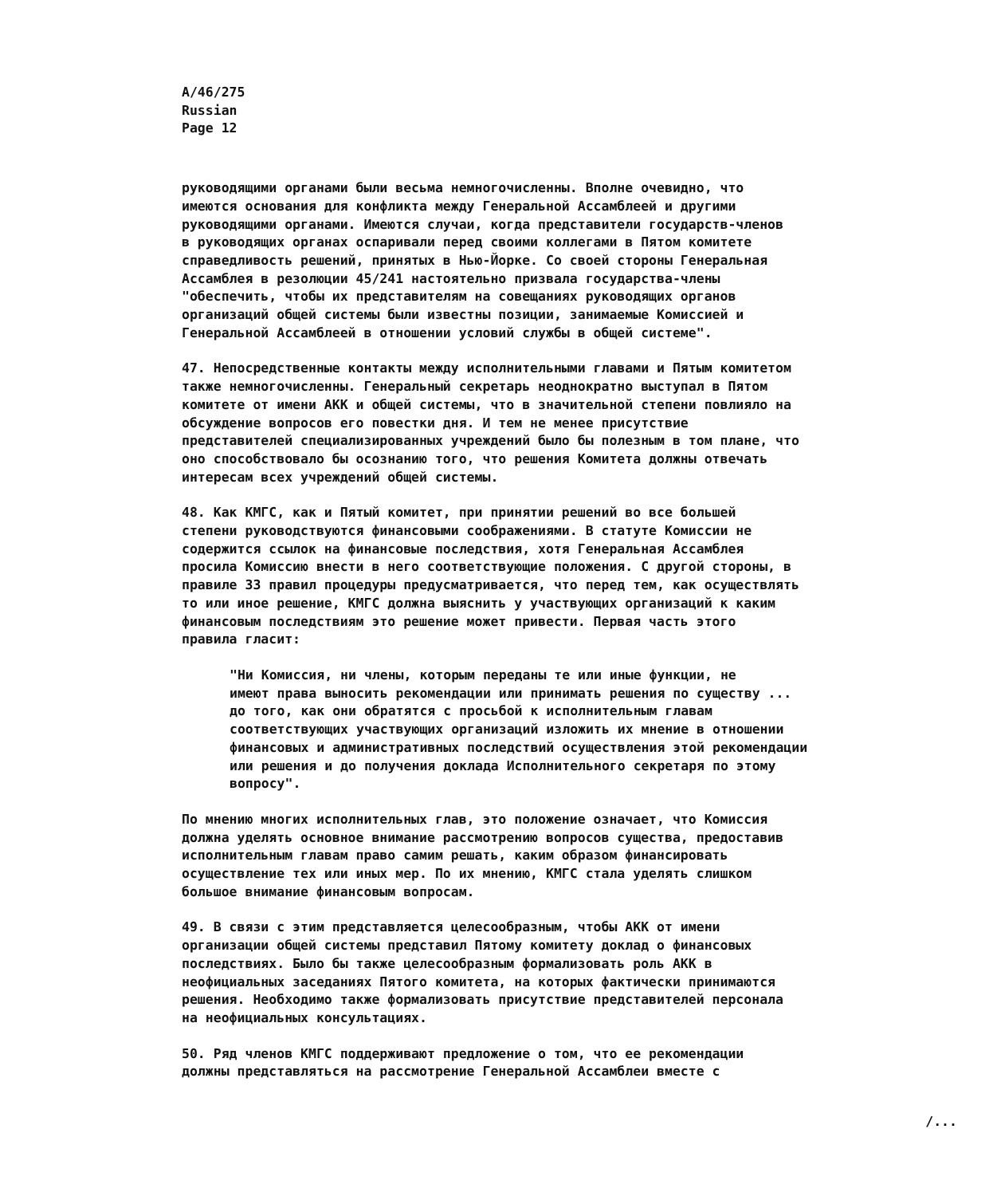A/46/275 Russian Page 12
руководящими органами были весьма немногочисленны. Вполне очевидно, что имеются основания для конфликта между Генеральной Ассамблеей и другими руководящими органами. Имеются случаи, когда представители государств-членов в руководящих органах оспаривали перед своими коллегами в Пятом комитете справедливость решений, принятых в Нью-Йорке. Со своей стороны Генеральная Ассамблея в резолюции 45/241 настоятельно призвала государства-члены "обеспечить, чтобы их представителям на совещаниях руководящих органов организаций общей системы были известны позиции, занимаемые Комиссией и Генеральной Ассамблеей в отношении условий службы в общей системе".
47. Непосредственные контакты между исполнительными главами и Пятым комитетом также немногочисленны. Генеральный секретарь неоднократно выступал в Пятом комитете от имени АКК и общей системы, что в значительной степени повлияло на обсуждение вопросов его повестки дня. И тем не менее присутствие представителей специализированных учреждений было бы полезным в том плане, что оно способствовало бы осознанию того, что решения Комитета должны отвечать интересам всех учреждений общей системы.
48. Как КМГС, как и Пятый комитет, при принятии решений во все большей степени руководствуются финансовыми соображениями. В статуте Комиссии не содержится ссылок на финансовые последствия, хотя Генеральная Ассамблея просила Комиссию внести в него соответствующие положения. С другой стороны, в правиле 33 правил процедуры предусматривается, что перед тем, как осуществлять то или иное решение, КМГС должна выяснить у участвующих организаций к каким финансовым последствиям это решение может привести. Первая часть этого правила гласит:
"Ни Комиссия, ни члены, которым переданы те или иные функции, не имеют права выносить рекомендации или принимать решения по существу ... до того, как они обратятся с просьбой к исполнительным главам соответствующих участвующих организаций изложить их мнение в отношении финансовых и административных последствий осуществления этой рекомендации или решения и до получения доклада Исполнительного секретаря по этому вопросу".
По мнению многих исполнительных глав, это положение означает, что Комиссия должна уделять основное внимание рассмотрению вопросов существа, предоставив исполнительным главам право самим решать, каким образом финансировать осуществление тех или иных мер. По их мнению, КМГС стала уделять слишком большое внимание финансовым вопросам.
49. В связи с этим представляется целесообразным, чтобы АКК от имени организации общей системы представил Пятому комитету доклад о финансовых последствиях. Было бы также целесообразным формализовать роль АКК в неофициальных заседаниях Пятого комитета, на которых фактически принимаются решения. Необходимо также формализовать присутствие представителей персонала на неофициальных консультациях.
50. Ряд членов КМГС поддерживают предложение о том, что ее рекомендации должны представляться на рассмотрение Генеральной Ассамблеи вместе с
/...